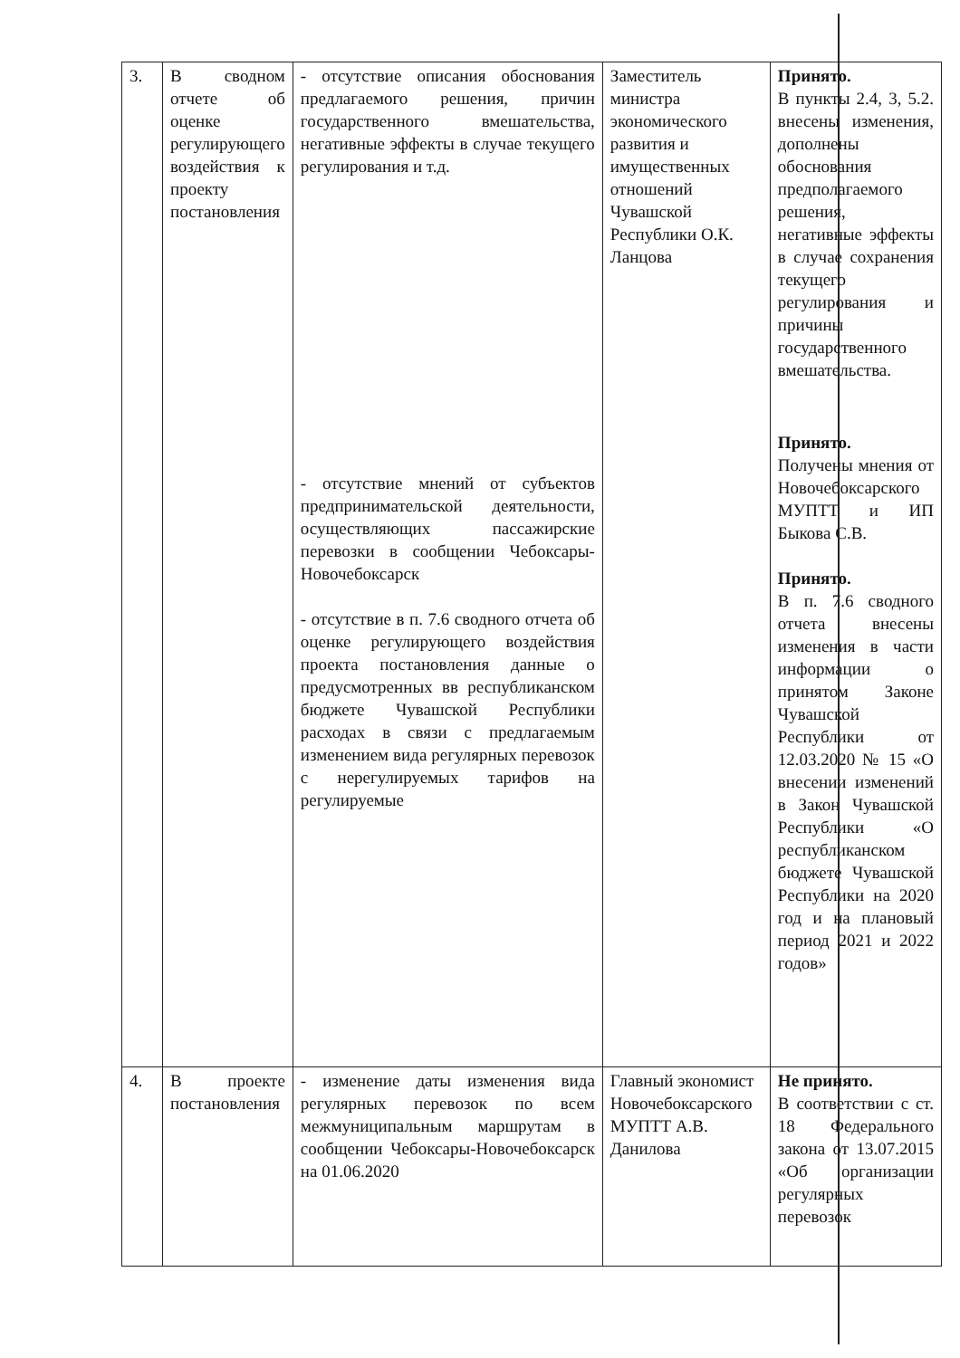| 3. | В сводном отчете об оценке регулирующего воздействия к проекту постановления | - отсутствие описания обоснования предлагаемого решения, причин государственного вмешательства, негативные эффекты в случае текущего регулирования и т.д. - отсутствие мнений от субъектов предпринимательской деятельности, осуществляющих пассажирские перевозки в сообщении Чебоксары-Новочебоксарск - отсутствие в п. 7.6 сводного отчета об оценке регулирующего воздействия проекта постановления данные о предусмотренных вв республиканском бюджете Чувашской Республики расходах в связи с предлагаемым изменением вида регулярных перевозок с нерегулируемых тарифов на регулируемые | Заместитель министра экономического развития и имущественных отношений Чувашской Республики О.К. Ланцова | Принято. В пункты 2.4, 3, 5.2. внесены изменения, дополнены обоснования предполагаемого решения, негативные эффекты в случае сохранения текущего регулирования и причины государственного вмешательства. Принято. Получены мнения от Новочебоксарского МУПТТ и ИП Быкова С.В. Принято. В п. 7.6 сводного отчета внесены изменения в части информации о принятом Законе Чувашской Республики от 12.03.2020 № 15 «О внесении изменений в Закон Чувашской Республики «О республиканском бюджете Чувашской Республики на 2020 год и на плановый период 2021 и 2022 годов» |
| 4. | В проекте постановления | - изменение даты изменения вида регулярных перевозок по всем межмуниципальным маршрутам в сообщении Чебоксары-Новочебоксарск на 01.06.2020 | Главный экономист Новочебоксарского МУПТТ А.В. Данилова | Не принято. В соответствии с ст. 18 Федерального закона от 13.07.2015 «Об организации регулярных перевозок |